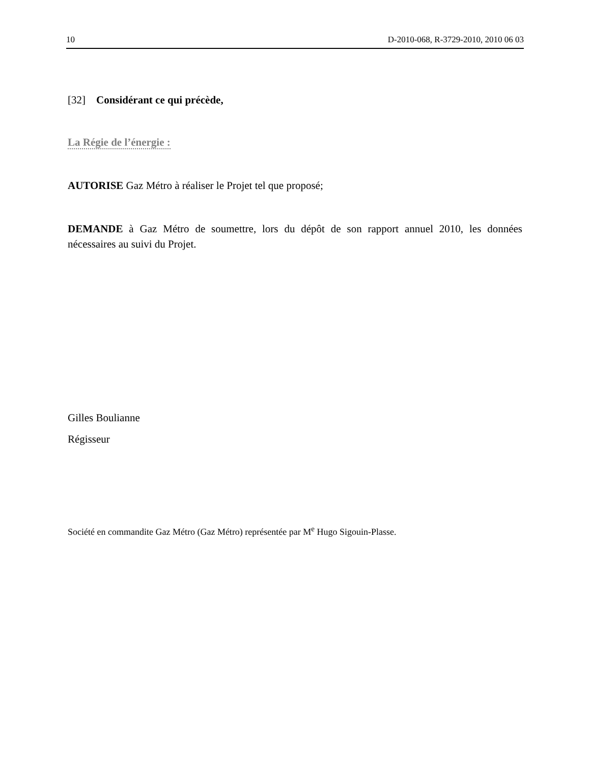10 D-2010-068, R-3729-2010, 2010 06 03
[32] Considérant ce qui précède,
La Régie de l’énergie :
AUTORISE Gaz Métro à réaliser le Projet tel que proposé;
DEMANDE à Gaz Métro de soumettre, lors du dépôt de son rapport annuel 2010, les données nécessaires au suivi du Projet.
Gilles Boulianne
Régisseur
Société en commandite Gaz Métro (Gaz Métro) représentée par M<sup>e</sup> Hugo Sigouin-Plasse.